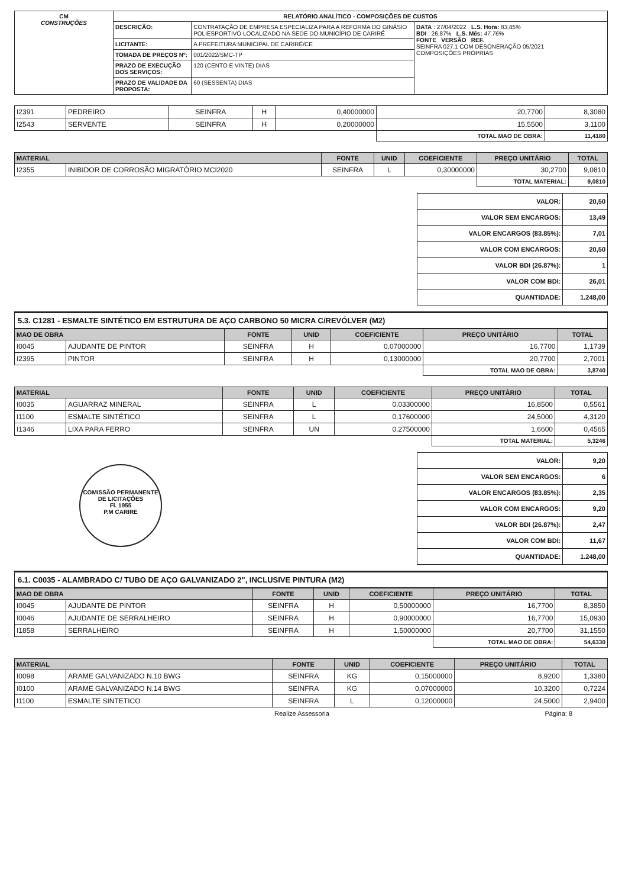| CM CONSTRUÇÕES | RELATÓRIO ANALÍTICO - COMPOSIÇÕES DE CUSTOS | | |
| | DESCRIÇÃO: | CONTRATAÇÃO DE EMPRESA ESPECIALIZA PARA A REFORMA DO GINÁSIO POLIESPORTIVO LOCALIZADO NA SEDE DO MUNICÍPIO DE CARIRÉ | DATA : 27/04/2022 L.S. Hora: 83,85% BDI : 26,87% L.S. Mês: 47,76% FONTE VERSÃO REF. SEINFRA 027.1 COM DESONERAÇÃO 05/2021 COMPOSIÇÕES PRÓPRIAS |
| | LICITANTE: | A PREFEITURA MUNICIPAL DE CARIRÉ/CE | |
| | TOMADA DE PREÇOS Nº: | 001/2022/SMC-TP | |
| | PRAZO DE EXECUÇÃO DOS SERVIÇOS: | 120 (CENTO E VINTE) DIAS | |
| | PRAZO DE VALIDADE DA PROPOSTA: | 60 (SESSENTA) DIAS | |
| I2391 | PEDREIRO | SEINFRA | H | 0,40000000 | 20,7700 | 8,3080 |
| I2543 | SERVENTE | SEINFRA | H | 0,20000000 | 15,5500 | 3,1100 |
| | | | | | TOTAL MAO DE OBRA: | 11,4180 |
| MATERIAL | | FONTE | UNID | COEFICIENTE | PREÇO UNITÁRIO | TOTAL |
| --- | --- | --- | --- | --- | --- | --- |
| I2355 | INIBIDOR DE CORROSÃO MIGRATÓRIO MCI2020 | SEINFRA | L | 0,30000000 | 30,2700 | 9,0810 |
| | | | | | TOTAL MATERIAL: | 9,0810 |
| VALOR: | 20,50 |
| VALOR SEM ENCARGOS: | 13,49 |
| VALOR ENCARGOS (83.85%): | 7,01 |
| VALOR COM ENCARGOS: | 20,50 |
| VALOR BDI (26.87%): | 1 |
| VALOR COM BDI: | 26,01 |
| QUANTIDADE: | 1.248,00 |
5.3. C1281 - ESMALTE SINTÉTICO EM ESTRUTURA DE AÇO CARBONO 50 MICRA C/REVÓLVER (M2)
| MAO DE OBRA | | FONTE | UNID | COEFICIENTE | PREÇO UNITÁRIO | TOTAL |
| --- | --- | --- | --- | --- | --- | --- |
| I0045 | AJUDANTE DE PINTOR | SEINFRA | H | 0,07000000 | 16,7700 | 1,1739 |
| I2395 | PINTOR | SEINFRA | H | 0,13000000 | 20,7700 | 2,7001 |
| | | | | | TOTAL MAO DE OBRA: | 3,8740 |
| MATERIAL | | FONTE | UNID | COEFICIENTE | PREÇO UNITÁRIO | TOTAL |
| --- | --- | --- | --- | --- | --- | --- |
| I0035 | AGUARRAZ MINERAL | SEINFRA | L | 0,03300000 | 16,8500 | 0,5561 |
| I1100 | ESMALTE SINTÉTICO | SEINFRA | L | 0,17600000 | 24,5000 | 4,3120 |
| I1346 | LIXA PARA FERRO | SEINFRA | UN | 0,27500000 | 1,6600 | 0,4565 |
| | | | | | TOTAL MATERIAL: | 5,3246 |
COMISSÃO PERMANENTE DE LICITAÇÕES
Fl. 1955
P.M CARIRE
| VALOR: | 9,20 |
| VALOR SEM ENCARGOS: | 6 |
| VALOR ENCARGOS (83.85%): | 2,35 |
| VALOR COM ENCARGOS: | 9,20 |
| VALOR BDI (26.87%): | 2,47 |
| VALOR COM BDI: | 11,67 |
| QUANTIDADE: | 1.248,00 |
6.1. C0035 - ALAMBRADO C/ TUBO DE AÇO GALVANIZADO 2", INCLUSIVE PINTURA (M2)
| MAO DE OBRA | | FONTE | UNID | COEFICIENTE | PREÇO UNITÁRIO | TOTAL |
| --- | --- | --- | --- | --- | --- | --- |
| I0045 | AJUDANTE DE PINTOR | SEINFRA | H | 0,50000000 | 16,7700 | 8,3850 |
| I0046 | AJUDANTE DE SERRALHEIRO | SEINFRA | H | 0,90000000 | 16,7700 | 15,0930 |
| I1858 | SERRALHEIRO | SEINFRA | H | 1,50000000 | 20,7700 | 31,1550 |
| | | | | | TOTAL MAO DE OBRA: | 54,6330 |
| MATERIAL | | FONTE | UNID | COEFICIENTE | PREÇO UNITÁRIO | TOTAL |
| --- | --- | --- | --- | --- | --- | --- |
| I0098 | ARAME GALVANIZADO N.10 BWG | SEINFRA | KG | 0,15000000 | 8,9200 | 1,3380 |
| I0100 | ARAME GALVANIZADO N.14 BWG | SEINFRA | KG | 0,07000000 | 10,3200 | 0,7224 |
| I1100 | ESMALTE SINTETICO | SEINFRA | L | 0,12000000 | 24,5000 | 2,9400 |
Realize Assessoria Página: 8